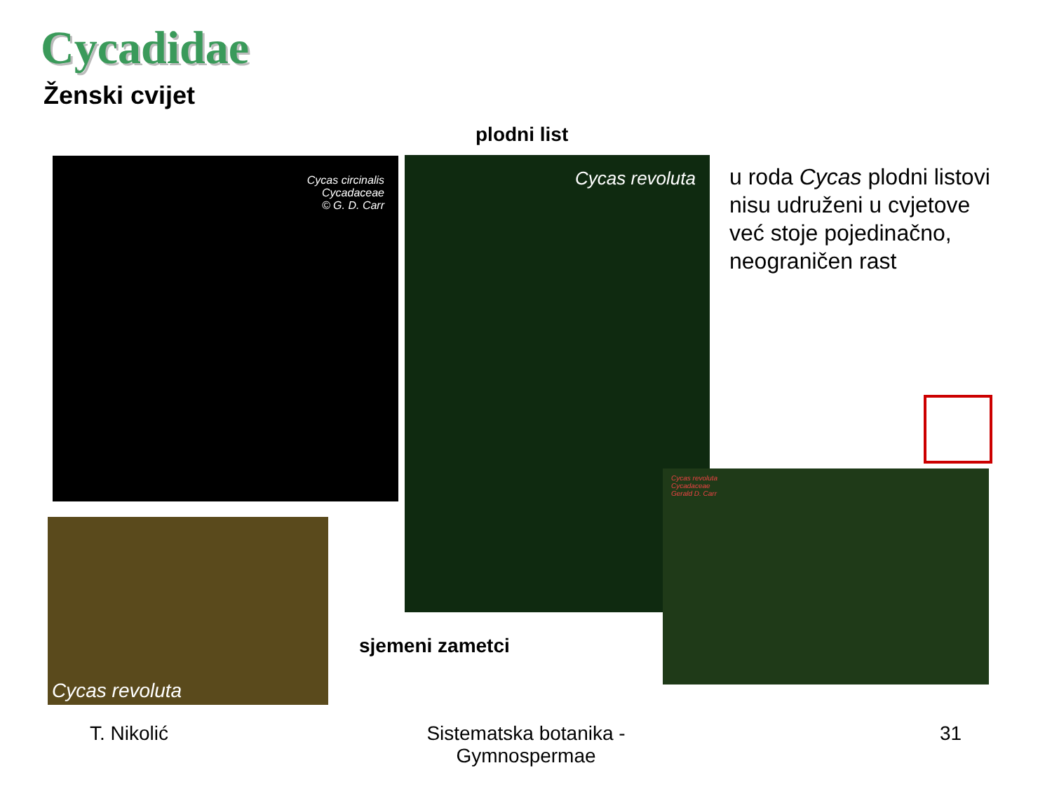Cycadidae
Ženski cvijet
plodni list
Cycas circinalis
Cycadaceae
© G. D. Carr
Cycas revoluta
u roda Cycas plodni listovi nisu udruženi u cvjetove već stoje pojedinačno, neograničen rast
Cycas revoluta
sjemeni zametci
Cycas revoluta
Cycadaceae
Gerald D. Carr
T. Nikolić
Sistematska botanika - Gymnospermae
31